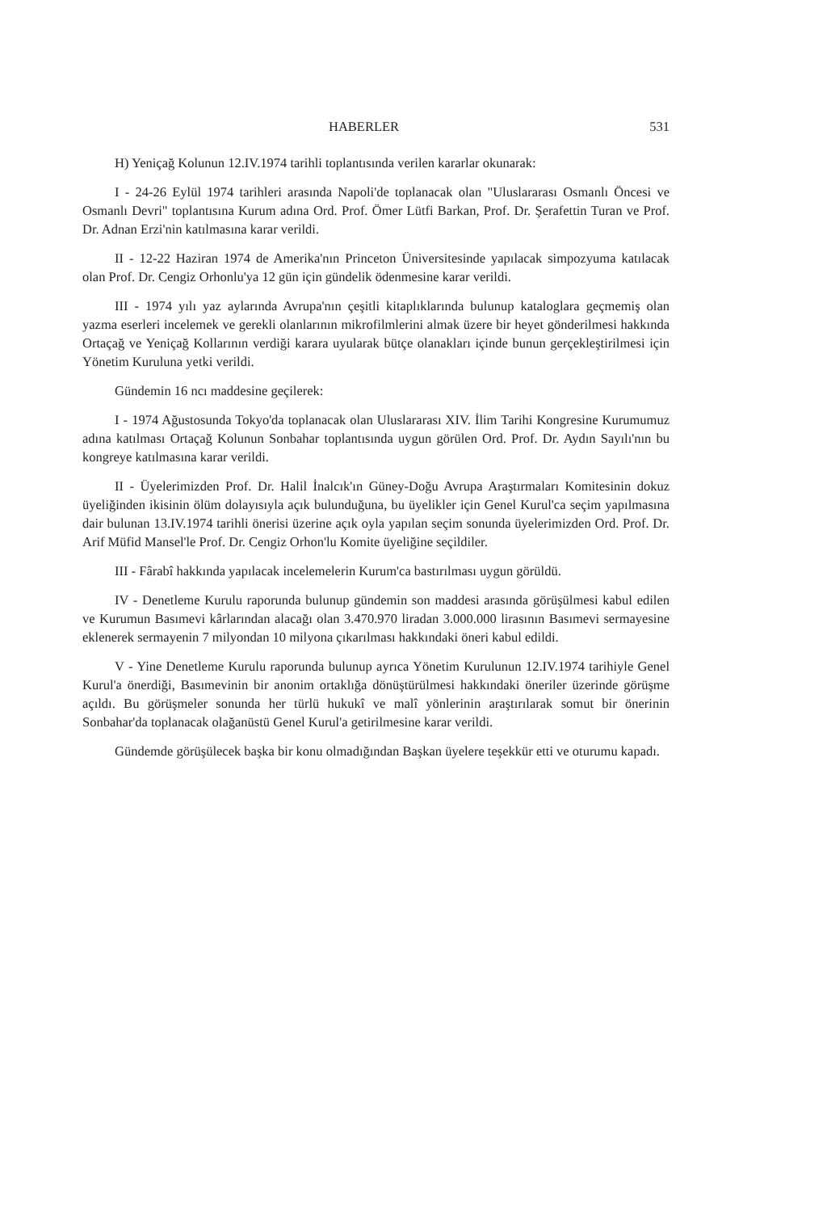HABERLER 531
H) Yeniçağ Kolunun 12.IV.1974 tarihli toplantısında verilen kararlar okunarak:
I - 24-26 Eylül 1974 tarihleri arasında Napoli'de toplanacak olan "Uluslararası Osmanlı Öncesi ve Osmanlı Devri" toplantısına Kurum adına Ord. Prof. Ömer Lütfi Barkan, Prof. Dr. Şerafettin Turan ve Prof. Dr. Adnan Erzi'nin katılmasına karar verildi.
II - 12-22 Haziran 1974 de Amerika'nın Princeton Üniversitesinde yapılacak simpozyuma katılacak olan Prof. Dr. Cengiz Orhonlu'ya 12 gün için gündelik ödenmesine karar verildi.
III - 1974 yılı yaz aylarında Avrupa'nın çeşitli kitaplıklarında bulunup kataloglara geçmemiş olan yazma eserleri incelemek ve gerekli olanlarının mikrofilmlerini almak üzere bir heyet gönderilmesi hakkında Ortaçağ ve Yeniçağ Kollarının verdiği karara uyularak bütçe olanakları içinde bunun gerçekleştirilmesi için Yönetim Kuruluna yetki verildi.
Gündemin 16 ncı maddesine geçilerek:
I - 1974 Ağustosunda Tokyo'da toplanacak olan Uluslararası XIV. İlim Tarihi Kongresine Kurumumuz adına katılması Ortaçağ Kolunun Sonbahar toplantısında uygun görülen Ord. Prof. Dr. Aydın Sayılı'nın bu kongreye katılmasına karar verildi.
II - Üyelerimizden Prof. Dr. Halil İnalcık'ın Güney-Doğu Avrupa Araştırmaları Komitesinin dokuz üyeliğinden ikisinin ölüm dolayısıyla açık bulunduğuna, bu üyelikler için Genel Kurul'ca seçim yapılmasına dair bulunan 13.IV.1974 tarihli önerisi üzerine açık oyla yapılan seçim sonunda üyelerimizden Ord. Prof. Dr. Arif Müfid Mansel'le Prof. Dr. Cengiz Orhon'lu Komite üyeliğine seçildiler.
III - Fârabî hakkında yapılacak incelemelerin Kurum'ca bastırılması uygun görüldü.
IV - Denetleme Kurulu raporunda bulunup gündemin son maddesi arasında görüşülmesi kabul edilen ve Kurumun Basımevi kârlarından alacağı olan 3.470.970 liradan 3.000.000 lirasının Basımevi sermayesine eklenerek sermayenin 7 milyondan 10 milyona çıkarılması hakkındaki öneri kabul edildi.
V - Yine Denetleme Kurulu raporunda bulunup ayrıca Yönetim Kurulunun 12.IV.1974 tarihiyle Genel Kurul'a önerdiği, Basımevinin bir anonim ortaklığa dönüştürülmesi hakkındaki öneriler üzerinde görüşme açıldı. Bu görüşmeler sonunda her türlü hukukî ve malî yönlerinin araştırılarak somut bir önerinin Sonbahar'da toplanacak olağanüstü Genel Kurul'a getirilmesine karar verildi.
Gündemde görüşülecek başka bir konu olmadığından Başkan üyelere teşekkür etti ve oturumu kapadı.